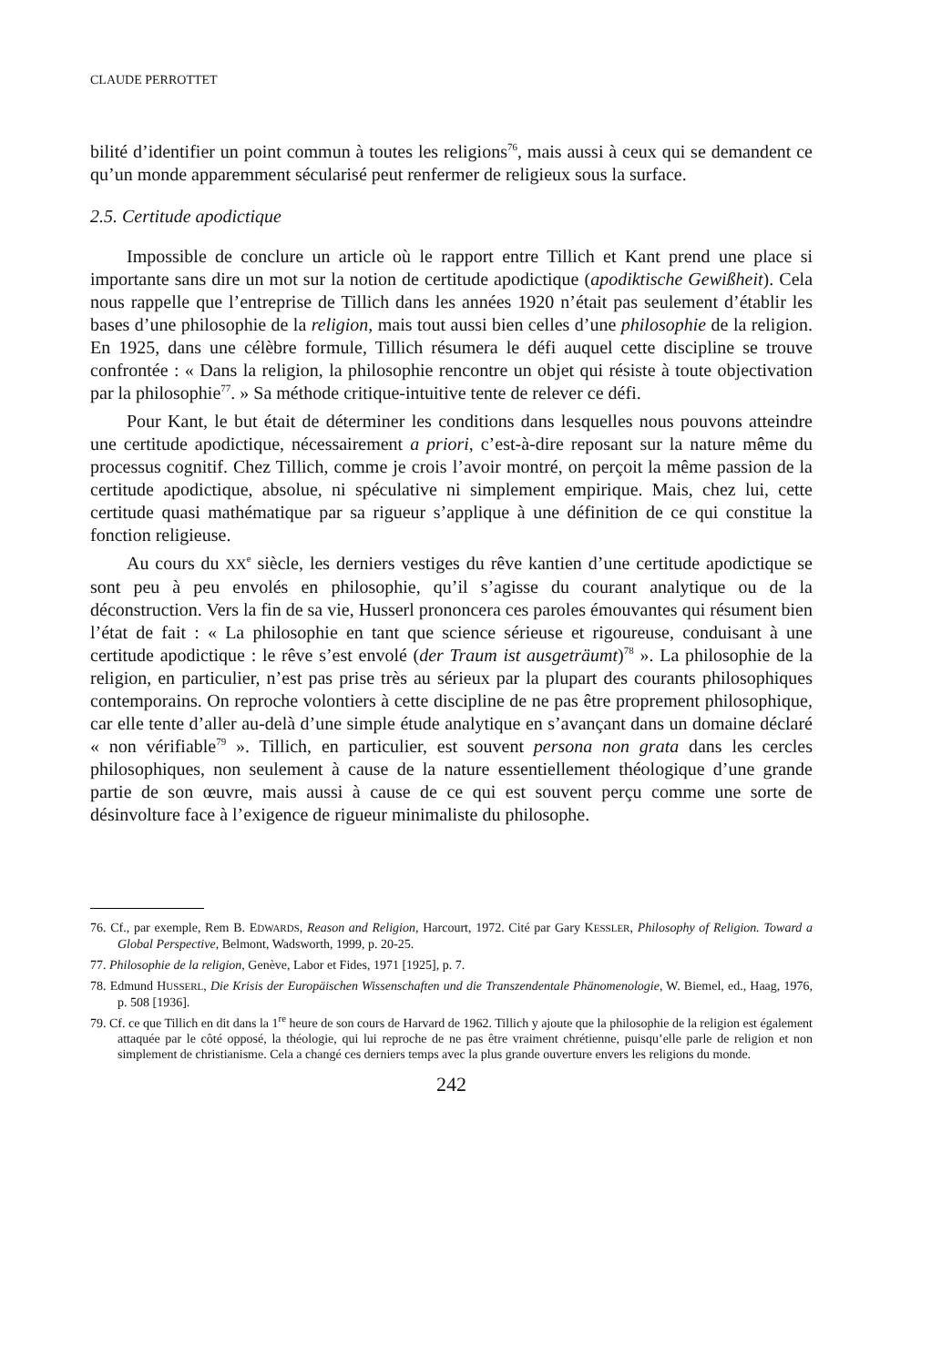CLAUDE PERROTTET
bilité d’identifier un point commun à toutes les religions<sup>76</sup>, mais aussi à ceux qui se demandent ce qu’un monde apparemment sécularisé peut renfermer de religieux sous la surface.
2.5. Certitude apodictique
Impossible de conclure un article où le rapport entre Tillich et Kant prend une place si importante sans dire un mot sur la notion de certitude apodictique (apodiktische Gewißheit). Cela nous rappelle que l’entreprise de Tillich dans les années 1920 n’était pas seulement d’établir les bases d’une philosophie de la religion, mais tout aussi bien celles d’une philosophie de la religion. En 1925, dans une célèbre formule, Tillich résumera le défi auquel cette discipline se trouve confrontée : « Dans la religion, la philosophie rencontre un objet qui résiste à toute objectivation par la philosophie<sup>77</sup>. » Sa méthode critique-intuitive tente de relever ce défi.
Pour Kant, le but était de déterminer les conditions dans lesquelles nous pouvons atteindre une certitude apodictique, nécessairement a priori, c’est-à-dire reposant sur la nature même du processus cognitif. Chez Tillich, comme je crois l’avoir montré, on perçoit la même passion de la certitude apodictique, absolue, ni spéculative ni simplement empirique. Mais, chez lui, cette certitude quasi mathématique par sa rigueur s’applique à une définition de ce qui constitue la fonction religieuse.
Au cours du XX<sup>e</sup> siècle, les derniers vestiges du rêve kantien d’une certitude apodictique se sont peu à peu envolés en philosophie, qu’il s’agisse du courant analytique ou de la déconstruction. Vers la fin de sa vie, Husserl prononcera ces paroles émouvantes qui résument bien l’état de fait : « La philosophie en tant que science sérieuse et rigoureuse, conduisant à une certitude apodictique : le rêve s’est envolé (der Traum ist ausgeträumt)<sup>78</sup> ». La philosophie de la religion, en particulier, n’est pas prise très au sérieux par la plupart des courants philosophiques contemporains. On reproche volontiers à cette discipline de ne pas être proprement philosophique, car elle tente d’aller au-delà d’une simple étude analytique en s’avançant dans un domaine déclaré « non vérifiable<sup>79</sup> ». Tillich, en particulier, est souvent persona non grata dans les cercles philosophiques, non seulement à cause de la nature essentiellement théologique d’une grande partie de son œuvre, mais aussi à cause de ce qui est souvent perçu comme une sorte de désinvolture face à l’exigence de rigueur minimaliste du philosophe.
76. Cf., par exemple, Rem B. EDWARDS, Reason and Religion, Harcourt, 1972. Cité par Gary KESSLER, Philosophy of Religion. Toward a Global Perspective, Belmont, Wadsworth, 1999, p. 20-25.
77. Philosophie de la religion, Genève, Labor et Fides, 1971 [1925], p. 7.
78. Edmund HUSSERL, Die Krisis der Europäischen Wissenschaften und die Transzendentale Phänomenologie, W. Biemel, ed., Haag, 1976, p. 508 [1936].
79. Cf. ce que Tillich en dit dans la 1<sup>re</sup> heure de son cours de Harvard de 1962. Tillich y ajoute que la philosophie de la religion est également attaquée par le côté opposé, la théologie, qui lui reproche de ne pas être vraiment chrétienne, puisqu’elle parle de religion et non simplement de christianisme. Cela a changé ces derniers temps avec la plus grande ouverture envers les religions du monde.
242